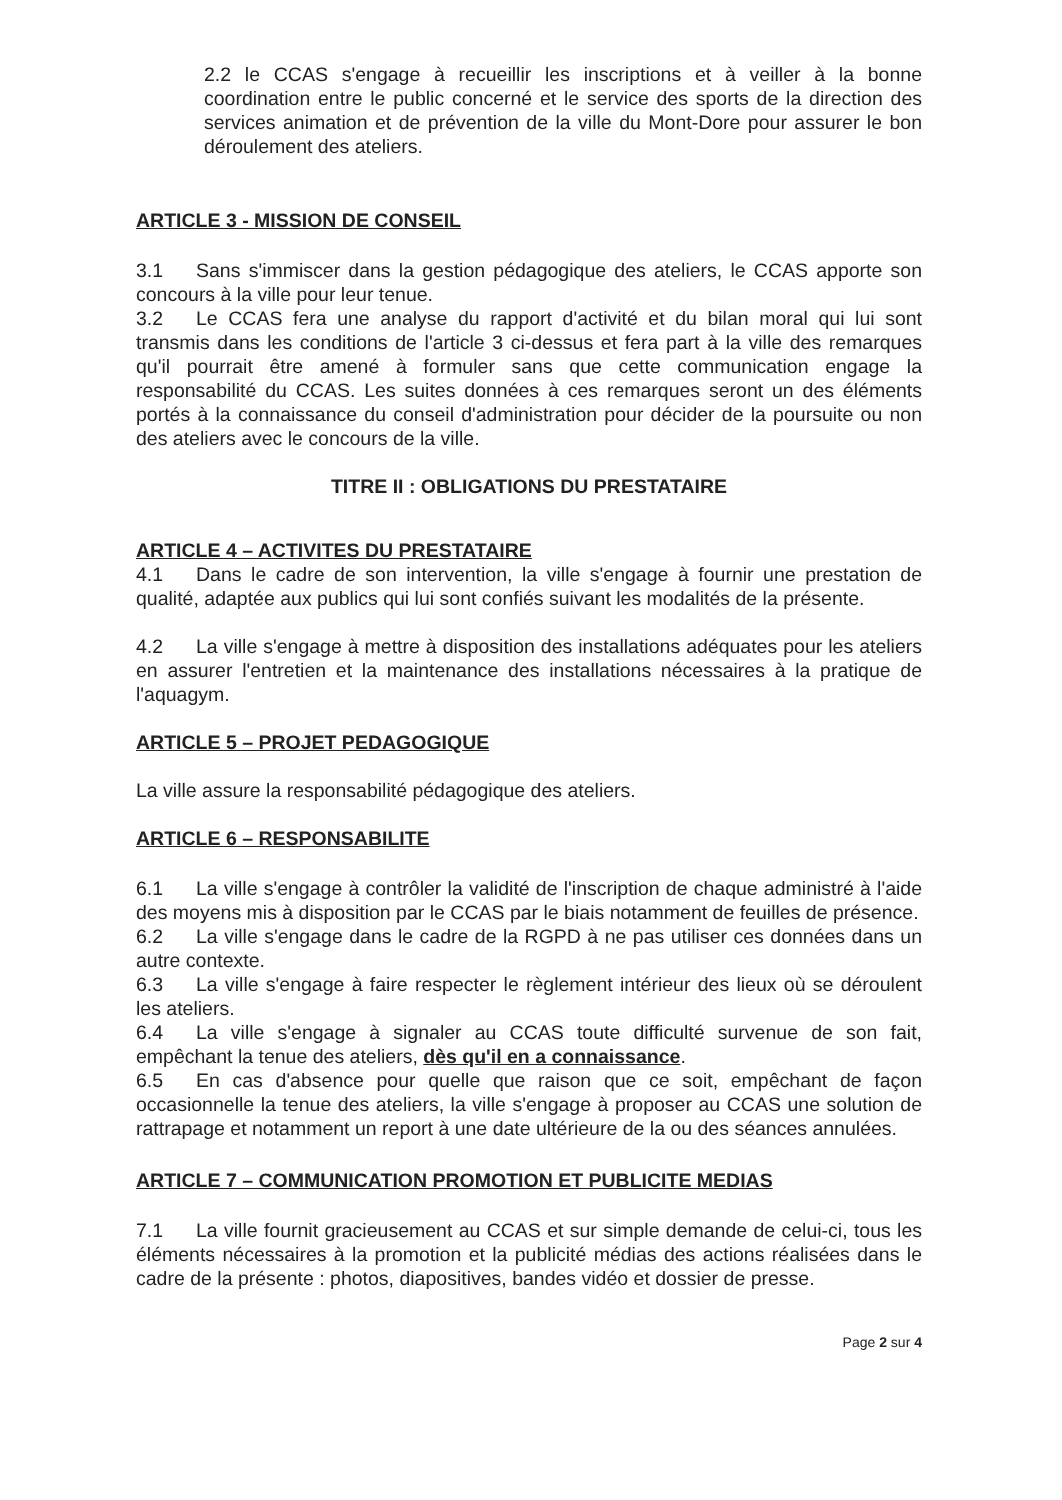2.2 le CCAS s'engage à recueillir les inscriptions et à veiller à la bonne coordination entre le public concerné et le service des sports de la direction des services animation et de prévention de la ville du Mont-Dore pour assurer le bon déroulement des ateliers.
ARTICLE 3 - MISSION DE CONSEIL
3.1 Sans s'immiscer dans la gestion pédagogique des ateliers, le CCAS apporte son concours à la ville pour leur tenue.
3.2 Le CCAS fera une analyse du rapport d'activité et du bilan moral qui lui sont transmis dans les conditions de l'article 3 ci-dessus et fera part à la ville des remarques qu'il pourrait être amené à formuler sans que cette communication engage la responsabilité du CCAS. Les suites données à ces remarques seront un des éléments portés à la connaissance du conseil d'administration pour décider de la poursuite ou non des ateliers avec le concours de la ville.
TITRE II : OBLIGATIONS DU PRESTATAIRE
ARTICLE 4 – ACTIVITES DU PRESTATAIRE
4.1 Dans le cadre de son intervention, la ville s'engage à fournir une prestation de qualité, adaptée aux publics qui lui sont confiés suivant les modalités de la présente.
4.2 La ville s'engage à mettre à disposition des installations adéquates pour les ateliers en assurer l'entretien et la maintenance des installations nécessaires à la pratique de l'aquagym.
ARTICLE 5 – PROJET PEDAGOGIQUE
La ville assure la responsabilité pédagogique des ateliers.
ARTICLE 6 – RESPONSABILITE
6.1 La ville s'engage à contrôler la validité de l'inscription de chaque administré à l'aide des moyens mis à disposition par le CCAS par le biais notamment de feuilles de présence.
6.2 La ville s'engage dans le cadre de la RGPD à ne pas utiliser ces données dans un autre contexte.
6.3 La ville s'engage à faire respecter le règlement intérieur des lieux où se déroulent les ateliers.
6.4 La ville s'engage à signaler au CCAS toute difficulté survenue de son fait, empêchant la tenue des ateliers, dès qu'il en a connaissance.
6.5 En cas d'absence pour quelle que raison que ce soit, empêchant de façon occasionnelle la tenue des ateliers, la ville s'engage à proposer au CCAS une solution de rattrapage et notamment un report à une date ultérieure de la ou des séances annulées.
ARTICLE 7 – COMMUNICATION PROMOTION ET PUBLICITE MEDIAS
7.1 La ville fournit gracieusement au CCAS et sur simple demande de celui-ci, tous les éléments nécessaires à la promotion et la publicité médias des actions réalisées dans le cadre de la présente : photos, diapositives, bandes vidéo et dossier de presse.
Page 2 sur 4